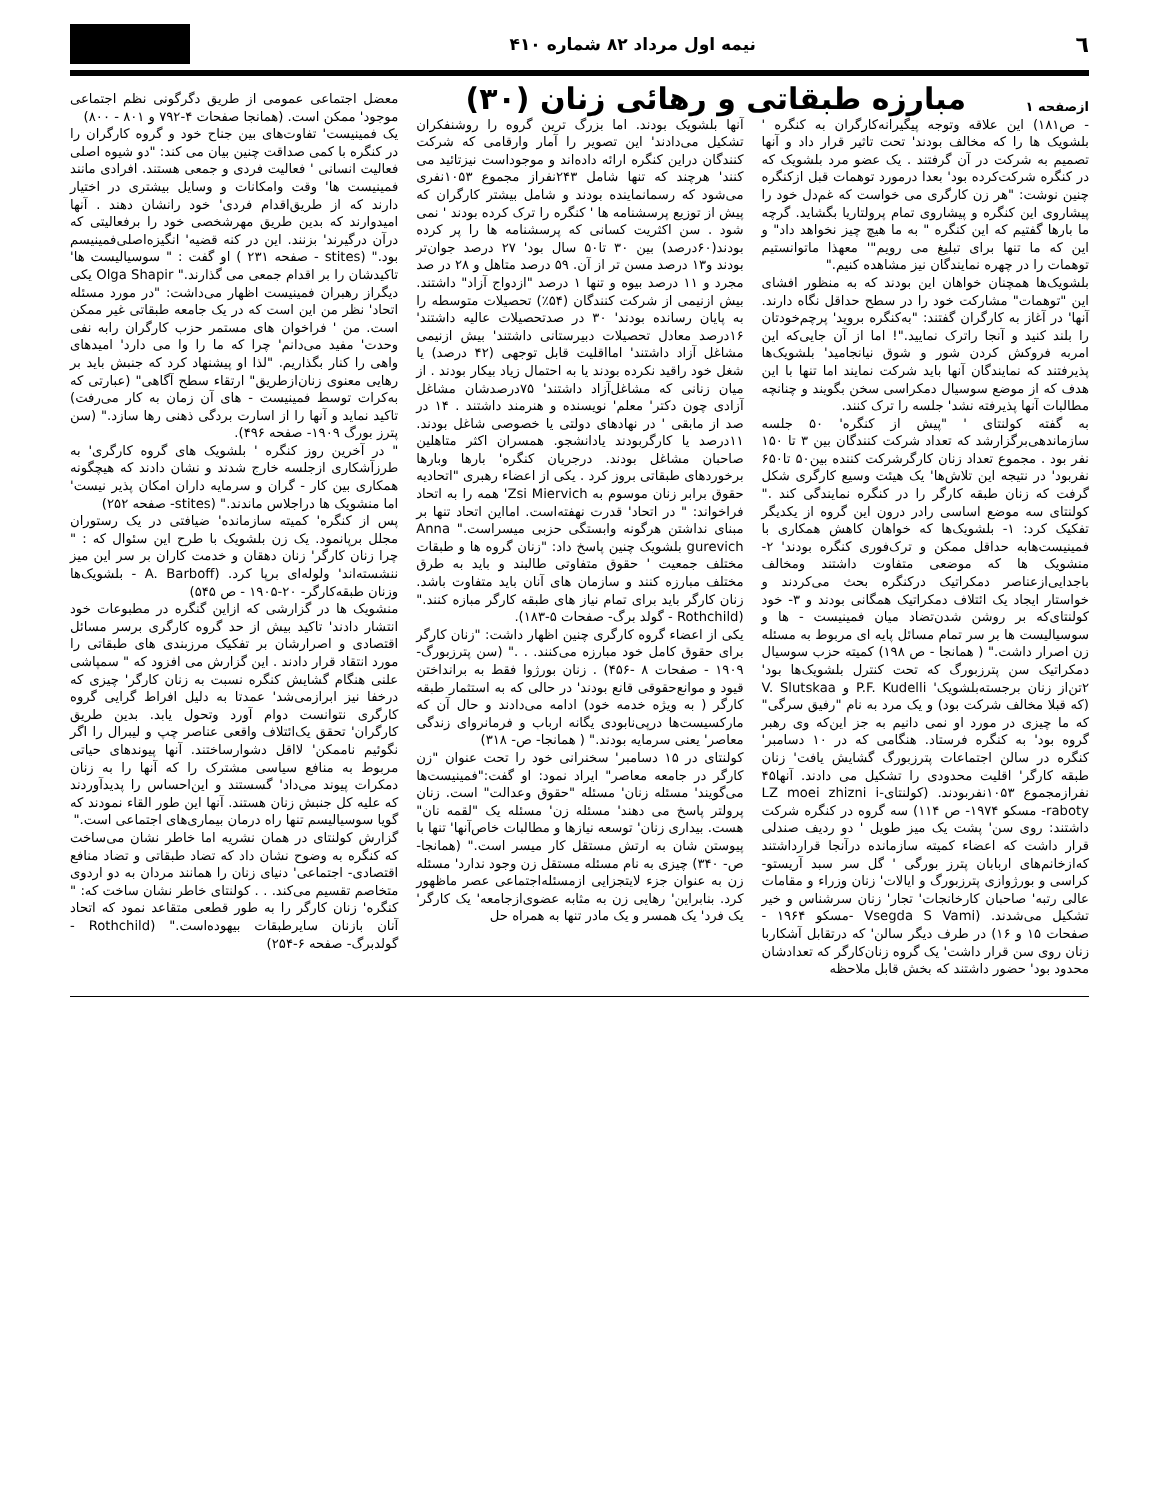٦ نیمه اول مرداد ۸۲ شماره ۴۱۰
ازصفحه ۱
مبارزه طبقاتی و رهائی زنان (۳۰)
- ص۱۸۱) این علاقه وتوجه پیگیرانه‌کارگران به کنگره ' بلشویک ها را که مخالف بودند' تحت تاثیر قرار داد و آنها تصمیم به شرکت در آن گرفتند . یک عضو مرد بلشویک که در کنگره شرکت‌کرده بود' بعدا درمورد توهمات قبل ازکنگره چنین نوشت: "هر زن کارگری می خواست که غم‌دل خود را پیشاروی این کنگره و پیشاروی تمام پرولتاریا بگشاید. گرچه ما بارها گفتیم که این کنگره " به ما هیچ چیز نخواهد داد" و این که ما تنها برای تبلیغ می رویم"' معهذا ماتوانستیم توهمات را در چهره نمایندگان نیز مشاهده کنیم."
بلشویک‌ها همچنان خواهان این بودند که به منظور افشای این "توهمات" مشارکت خود را در سطح حداقل نگاه دارند. آنها' در آغاز به کارگران گفتند: "به‌کنگره بروید' پرچم‌خودتان را بلند کنید و آنجا راترک نمایید."! اما از آن جایی‌که این امربه فروکش کردن شور و شوق نیانجامید' بلشویک‌ها پذیرفتند که نمایندگان آنها باید شرکت نمایند اما تنها با این هدف که از موضع سوسیال دمکراسی سخن بگویند و چنانچه مطالبات آنها پذیرفته نشد' جلسه را ترک کنند.
به گفته کولنتای ' "پیش از کنگره' ۵۰ جلسه سازماندهی‌برگزارشد که تعداد شرکت کنندگان بین ۳ تا ۱۵۰ نفر بود . مجموع تعداد زنان کارگرشرکت کننده بین۵۰ تا۶۵۰ نفربود' در نتیجه این تلاش‌ها' یک هیئت وسیع کارگری شکل گرفت که زنان طبقه کارگر را در کنگره نمایندگی کند ." کولنتای سه موضع اساسی رادر درون این گروه از یکدیگر تفکیک کرد: ۱- بلشویک‌ها که خواهان کاهش همکاری با فمینیست‌هابه حداقل ممکن و ترک‌فوری کنگره بودند' ۲- منشویک ها که موضعی متفاوت داشتند ومخالف باجدایی‌ازعناصر دمکراتیک درکنگره بحث می‌کردند و خواستار ایجاد یک ائتلاف دمکراتیک همگانی بودند و ۳- خود کولنتای‌که بر روشن شدن‌تضاد میان فمینیست - ها و سوسیالیست ها بر سر تمام مسائل پایه ای مربوط به مسئله زن اصرار داشت." ( همانجا - ص ۱۹۸) کمیته حزب سوسیال دمکراتیک سن پترزبورگ که تحت کنترل بلشویک‌ها بود' ۲تن‌از زنان برجسته‌بلشویک' P.F. Kudelli و V. Slutskaa (که قبلا مخالف شرکت بود) و یک مرد به نام "رفیق سرگی" که ما چیزی در مورد او نمی دانیم به جز این‌که وی رهبر گروه بود' به کنگره فرستاد. هنگامی که در ۱۰ دسامبر' کنگره در سالن اجتماعات پترزبورگ گشایش یافت' زنان طبقه کارگر' اقلیت محدودی را تشکیل می دادند. آنها۴۵ نفرازمجموع ۱۰۵۳نفربودند. (کولنتای-LZ moei zhizni i raboty- مسکو ۱۹۷۴- ص ۱۱۴) سه گروه در کنگره شرکت داشتند: روی سن' پشت یک میز طویل ' دو ردیف صندلی قرار داشت که اعضاء کمیته سازمانده درآنجا قرارداشتند که‌ازخانم‌های اربابان پترز بورگی ' گل سر سبد آریستو- کراسی و بورژوازی پترزبورگ و ایالات' زنان وزراء و مقامات عالی رتبه' صاحبان کارخانجات' تجار' زنان سرشناس و خیر تشکیل می‌شدند. (Vsegda S Vami -مسکو ۱۹۶۴ - صفحات ۱۵ و ۱۶) در طرف دیگر سالن' که درتقابل آشکاربا زنان روی سن قرار داشت' یک گروه زنان‌کارگر که تعدادشان محدود بود' حضور داشتند که بخش قابل ملاحظه
آنها بلشویک بودند. اما بزرگ ترین گروه را روشنفکران تشکیل می‌دادند' این تصویر را آمار وارقامی که شرکت کنندگان دراین کنگره ارائه داده‌اند و موجوداست نیزتائید می کنند' هرچند که تنها شامل ۲۴۳نفراز مجموع ۱۰۵۳نفری می‌شود که رسمانماینده بودند و شامل بیشتر کارگران که پیش از توزیع پرسشنامه ها ' کنگره را ترک کرده بودند ' نمی شود . سن اکثریت کسانی که پرسشنامه ها را پر کرده بودند(۶۰درصد) بین ۳۰ تا۵۰ سال بود' ۲۷ درصد جوان‌تر بودند و۱۳ درصد مسن تر از آن. ۵۹ درصد متاهل و ۲۸ در صد مجرد و ۱۱ درصد بیوه و تنها ۱ درصد "ازدواج آزاد" داشتند. بیش ازنیمی از شرکت کنندگان (۵۴٪) تحصیلات متوسطه را به پایان رسانده بودند' ۳۰ در صدتحصیلات عالیه داشتند' ۱۶درصد معادل تحصیلات دبیرستانی داشتند' بیش ازنیمی مشاغل آزاد داشتند' امااقلیت قابل توجهی (۴۲ درصد) یا شغل خود راقید نکرده بودند یا به احتمال زیاد بیکار بودند . از میان زنانی که مشاغل‌آزاد داشتند' ۷۵درصدشان مشاغل آزادی چون دکتر' معلم' نویسنده و هنرمند داشتند . ۱۴ در صد از مابقی ' در نهادهای دولتی یا خصوصی شاغل بودند. ۱۱درصد یا کارگربودند یادانشجو. همسران اکثر متاهلین صاحبان مشاغل بودند. درجریان کنگره' بارها وبارها برخوردهای طبقاتی بروز کرد . یکی از اعضاء رهبری "اتحادیه حقوق برابر زنان موسوم به Zsi Miervich' همه را به اتحاد فراخواند: " در اتحاد' قدرت نهفته‌است. امااین اتحاد تنها بر مبنای نداشتن هرگونه وابستگی حزبی میسراست." Anna gurevich بلشویک چنین پاسخ داد: "زنان گروه ها و طبقات مختلف جمعیت ' حقوق متفاوتی طالبند و باید به طرق مختلف مبارزه کنند و سازمان های آنان باید متفاوت باشد. زنان کارگر باید برای تمام نیاز های طبقه کارگر مبازه کنند." (Rothchild - گولد برگ- صفحات ۵-۱۸۳).
یکی از اعضاء گروه کارگری چنین اظهار داشت: "زنان کارگر برای حقوق کامل خود مبارزه می‌کنند. . ." (سن پترزبورگ- ۱۹۰۹ - صفحات ۸ -۴۵۶) . زنان بورژوا فقط به برانداختن قیود و موانع‌حقوقی قانع بودند' در حالی که به استثمار طبقه کارگر ( به ویژه خدمه خود) ادامه می‌دادند و حال آن که مارکسیست‌ها درپی‌نابودی یگانه ارباب و فرمانروای زندگی معاصر' یعنی سرمایه بودند." ( همانجا- ص- ۳۱۸)
کولنتای در ۱۵ دسامبر' سخنرانی خود را تحت عنوان "زن کارگر در جامعه معاصر" ایراد نمود: او گفت:"فمینیست‌ها می‌گویند' مسئله زنان' مسئله "حقوق وعدالت" است. زنان پرولتر پاسخ می دهند' مسئله زن' مسئله یک "لقمه نان" هست. بیداری زنان' توسعه نیازها و مطالبات خاص‌آنها' تنها با پیوستن شان به ارتش مستقل کار میسر است." (همانجا- ص- ۳۴۰) چیزی به نام مسئله مستقل زن وجود ندارد' مسئله زن به عنوان جزء لایتجزایی ازمسئله‌اجتماعی عصر ماظهور کرد. بنابراین' رهایی زن به مثابه عضوی‌ازجامعه' یک کارگر' یک فرد' یک همسر و یک مادر تنها به همراه حل
معضل اجتماعی عمومی از طریق دگرگونی نظم اجتماعی موجود' ممکن است. (همانجا صفحات ۴-۷۹۲ و ۸۰۱ - ۸۰۰)
یک فمینیست' تفاوت‌های بین جناح خود و گروه کارگران را در کنگره با کمی صداقت چنین بیان می کند: "دو شیوه اصلی فعالیت انسانی ' فعالیت فردی و جمعی هستند. افرادی مانند فمینیست ها' وقت وامکانات و وسایل بیشتری در اختیار دارند که از طریق‌اقدام فردی' خود رانشان دهند . آنها امیدوارند که بدین طریق مهرشخصی خود را برفعالیتی که درآن درگیرند' بزنند. این در کنه قضیه' انگیزه‌اصلی‌فمینیسم بود." (stites - صفحه ۲۳۱ ) او گفت : " سوسیالیست ها' تاکیدشان را بر اقدام جمعی می گذارند." Olga Shapir یکی دیگراز رهبران فمینیست اظهار می‌داشت: "در مورد مسئله اتحاد' نظر من این است که در یک جامعه طبقاتی غیر ممکن است. من ' فراخوان های مستمر حزب کارگران رابه نفی وحدت' مفید می‌دانم' چرا که ما را وا می دارد' امیدهای واهی را کنار بگذاریم. "لذا او پیشنهاد کرد که جنبش باید بر رهایی معنوی زنان‌ازطریق" ارتقاء سطح آگاهی" (عبارتی که به‌کرات توسط فمینیست - های آن زمان به کار می‌رفت) تاکید نماید و آنها را از اسارت بردگی ذهنی رها سازد." (سن پترز بورگ ۱۹۰۹- صفحه ۴۹۶).
" در آخرین روز کنگره ' بلشویک های گروه کارگری' به طرزآشکاری ازجلسه خارج شدند و نشان دادند که هیچگونه همکاری بین کار - گران و سرمایه داران امکان پذیر نیست' اما منشویک ها دراجلاس ماندند." (stites- صفحه ۲۵۲)
پس از کنگره' کمیته سازمانده' ضیافتی در یک رستوران مجلل برپانمود. یک زن بلشویک با طرح این سئوال که : " چرا زنان کارگر' زنان دهقان و خدمت کاران بر سر این میز ننشسته‌اند' ولوله‌ای برپا کرد. (A. Barboff - بلشویک‌ها وزنان طبقه‌کارگر- ۲۰-۱۹۰۵ - ص ۵۴۵)
منشویک ها در گزارشی که ازاین گنگره در مطبوعات خود انتشار دادند' تاکید بیش از حد گروه کارگری برسر مسائل اقتصادی و اصرارشان بر تفکیک مرزبندی های طبقاتی را مورد انتقاد قرار دادند . این گزارش می افزود که " سمپاشی علنی هنگام گشایش کنگره نسبت به زنان کارگر' چیزی که درخفا نیز ابرازمی‌شد' عمدتا به دلیل افراط گرایی گروه کارگری نتوانست دوام آورد وتحول یابد. بدین طریق کارگران' تحقق یک‌ائتلاف واقعی عناصر چپ و لیبرال را اگر نگوئیم ناممکن' لااقل دشوارساختند. آنها پیوندهای حیاتی مربوط به منافع سیاسی مشترک را که آنها را به زنان دمکرات پیوند می‌داد' گسستند و این‌احساس را پدیدآوردند که علیه کل جنبش زنان هستند. آنها این طور القاء نمودند که گویا سوسیالیسم تنها راه درمان بیماری‌های اجتماعی است."
گزارش کولنتای در همان نشریه اما خاطر نشان می‌ساخت که کنگره به وضوح نشان داد که تضاد طبقاتی و تضاد منافع اقتصادی- اجتماعی' دنیای زنان را همانند مردان به دو اردوی متخاصم تقسیم می‌کند. . . کولنتای خاطر نشان ساخت که: " کنگره' زنان کارگر را به طور قطعی متقاعد نمود که اتحاد آنان بازنان سایرطبقات بیهوده‌است." (Rothchild - گولدبرگ- صفحه ۶-۲۵۴)